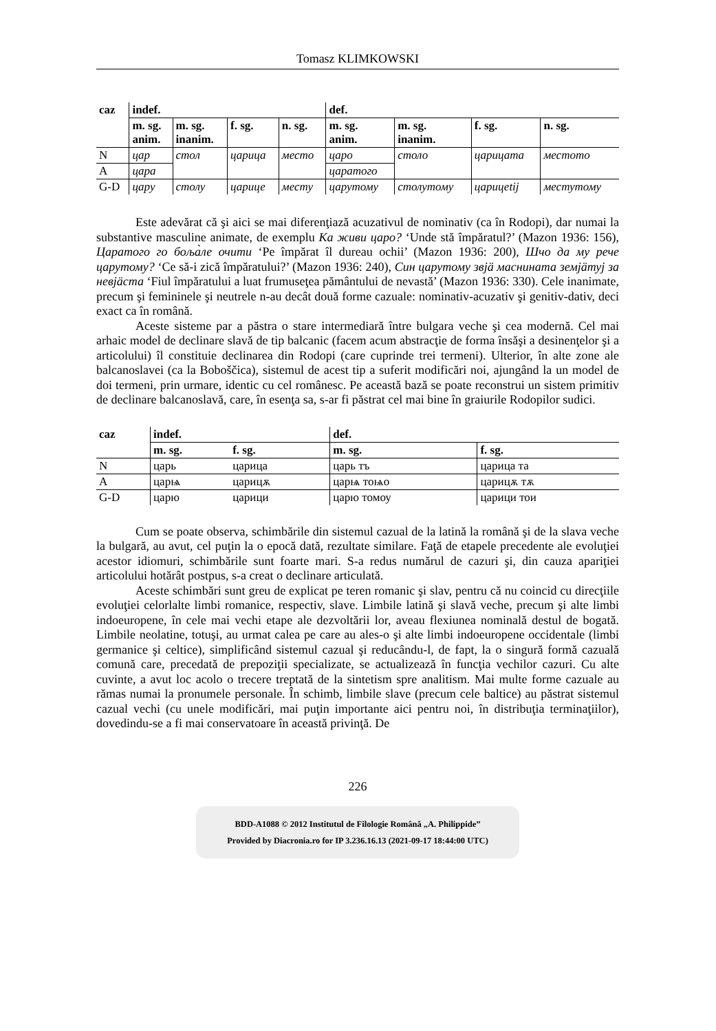Tomasz KLIMKOWSKI
| caz | indef. | | | | def. | | | |
| --- | --- | --- | --- | --- | --- | --- | --- | --- |
| | m. sg. anim. | m. sg. inanim. | f. sg. | n. sg. | m. sg. anim. | m. sg. inanim. | f. sg. | n. sg. |
| N | цар | стол | царица | место | царо | столо | царицата | местото |
| A | цара | | | | царатого | | | |
| G-D | цару | столу | царице | месту | царутому | столутому | царицеtij | местутому |
Este adevărat că şi aici se mai diferenţiază acuzativul de nominativ (ca în Rodopi), dar numai la substantive masculine animate, de exemplu Ка живи царо? ‘Unde stă împăratul?’ (Mazon 1936: 156), Царатого го боља̀ле очити ‘Pe împărat îl dureau ochii’ (Mazon 1936: 200), Шчо да му рече царутому? ‘Ce să-i zică împăratului?’ (Mazon 1936: 240), Син царутому звјӓ маснината земјӓтуј за невјӓста ‘Fiul împăratului a luat frumuseţea pământului de nevastă’ (Mazon 1936: 330). Cele inanimate, precum şi femininele şi neutrele n-au decât două forme cazuale: nominativ-acuzativ şi genitiv-dativ, deci exact ca în română.
Aceste sisteme par a păstra o stare intermediară între bulgara veche şi cea modernă. Cel mai arhaic model de declinare slavă de tip balcanic (facem acum abstracţie de forma însăşi a desinenţelor şi a articolului) îl constituie declinarea din Rodopi (care cuprinde trei termeni). Ulterior, în alte zone ale balcanoslavei (ca la Boboščica), sistemul de acest tip a suferit modificări noi, ajungând la un model de doi termeni, prin urmare, identic cu cel românesc. Pe această bază se poate reconstrui un sistem primitiv de declinare balcanoslavă, care, în esenţa sa, s-ar fi păstrat cel mai bine în graiurile Rodopilor sudici.
| caz | indef. | | def. | |
| --- | --- | --- | --- | --- |
| | m. sg. | f. sg. | m. sg. | f. sg. |
| N | царь | царица | царь тъ | царица та |
| A | царѩ | царицѫ | царѩ тоѩо | царицѫ тѫ |
| G-D | царю | царици | царю томоу | царици тои |
Cum se poate observa, schimbările din sistemul cazual de la latină la română şi de la slava veche la bulgară, au avut, cel puţin la o epocă dată, rezultate similare. Faţă de etapele precedente ale evoluţiei acestor idiomuri, schimbările sunt foarte mari. S-a redus numărul de cazuri şi, din cauza apariţiei articolului hotărât postpus, s-a creat o declinare articulată.
Aceste schimbări sunt greu de explicat pe teren romanic şi slav, pentru că nu coincid cu direcţiile evoluţiei celorlalte limbi romanice, respectiv, slave. Limbile latină şi slavă veche, precum şi alte limbi indoeuropene, în cele mai vechi etape ale dezvoltării lor, aveau flexiunea nominală destul de bogată. Limbile neolatine, totuşi, au urmat calea pe care au ales-o şi alte limbi indoeuropene occidentale (limbi germanice şi celtice), simplificând sistemul cazual şi reducându-l, de fapt, la o singură formă cazuală comună care, precedată de prepoziţii specializate, se actualizează în funcţia vechilor cazuri. Cu alte cuvinte, a avut loc acolo o trecere treptată de la sintetism spre analitism. Mai multe forme cazuale au rămas numai la pronumele personale. În schimb, limbile slave (precum cele baltice) au păstrat sistemul cazual vechi (cu unele modificări, mai puţin importante aici pentru noi, în distribuţia terminaţiilor), dovedindu-se a fi mai conservatoare în această privinţă. De
226
BDD-A1088 © 2012 Institutul de Filologie Română „A. Philippide”
Provided by Diacronia.ro for IP 3.236.16.13 (2021-09-17 18:44:00 UTC)